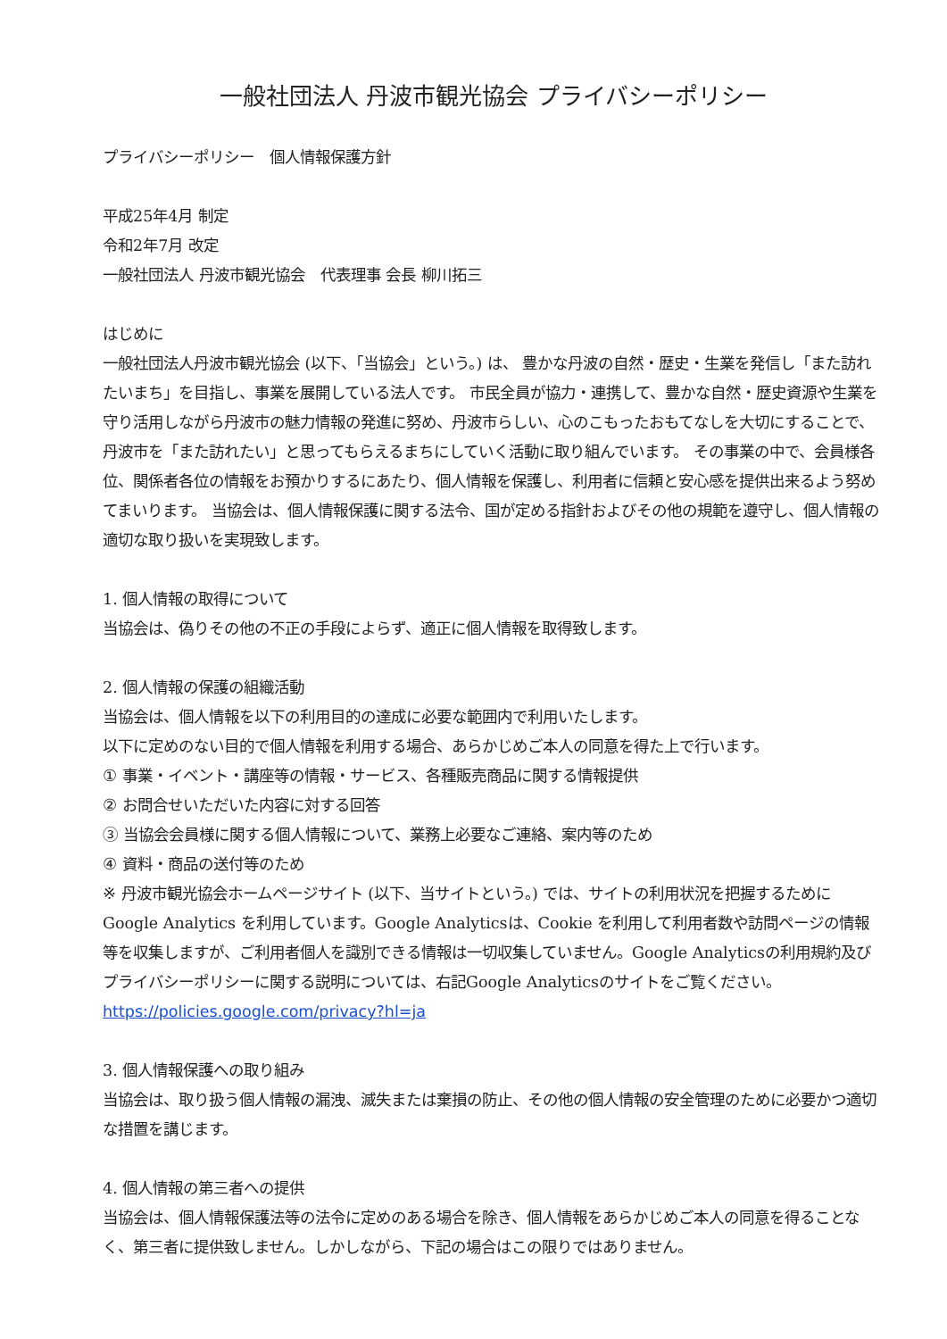一般社団法人 丹波市観光協会 プライバシーポリシー
プライバシーポリシー　個人情報保護方針
平成25年4月 制定
令和2年7月 改定
一般社団法人 丹波市観光協会　代表理事 会長 柳川拓三
はじめに
一般社団法人丹波市観光協会 (以下、「当協会」という。) は、 豊かな丹波の自然・歴史・生業を発信し「また訪れたいまち」を目指し、事業を展開している法人です。 市民全員が協力・連携して、豊かな自然・歴史資源や生業を守り活用しながら丹波市の魅力情報の発進に努め、丹波市らしい、心のこもったおもてなしを大切にすることで、丹波市を「また訪れたい」と思ってもらえるまちにしていく活動に取り組んでいます。 その事業の中で、会員様各位、関係者各位の情報をお預かりするにあたり、個人情報を保護し、利用者に信頼と安心感を提供出来るよう努めてまいります。 当協会は、個人情報保護に関する法令、国が定める指針およびその他の規範を遵守し、個人情報の適切な取り扱いを実現致します。
1. 個人情報の取得について
当協会は、偽りその他の不正の手段によらず、適正に個人情報を取得致します。
2. 個人情報の保護の組織活動
当協会は、個人情報を以下の利用目的の達成に必要な範囲内で利用いたします。
以下に定めのない目的で個人情報を利用する場合、あらかじめご本人の同意を得た上で行います。
① 事業・イベント・講座等の情報・サービス、各種販売商品に関する情報提供
② お問合せいただいた内容に対する回答
③ 当協会会員様に関する個人情報について、業務上必要なご連絡、案内等のため
④ 資料・商品の送付等のため
※ 丹波市観光協会ホームページサイト (以下、当サイトという。) では、サイトの利用状況を把握するために Google Analytics を利用しています。Google Analyticsは、Cookie を利用して利用者数や訪問ページの情報等を収集しますが、ご利用者個人を識別できる情報は一切収集していません。Google Analyticsの利用規約及びプライバシーポリシーに関する説明については、右記Google Analyticsのサイトをご覧ください。 https://policies.google.com/privacy?hl=ja
3. 個人情報保護への取り組み
当協会は、取り扱う個人情報の漏洩、滅失または棄損の防止、その他の個人情報の安全管理のために必要かつ適切な措置を講じます。
4. 個人情報の第三者への提供
当協会は、個人情報保護法等の法令に定めのある場合を除き、個人情報をあらかじめご本人の同意を得ることなく、第三者に提供致しません。しかしながら、下記の場合はこの限りではありません。